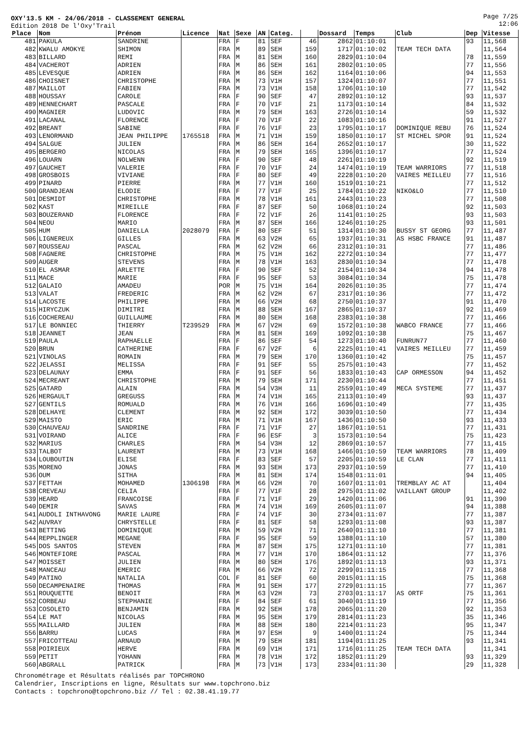OXY'13.5 KM - 24/06/2018 - CLASSEMENT GENERAL
Edition 2018 De l'Oxy'Trail
Page 7/25
12:06
| Place | Nom | Prénom | Licence | Nat | Sexe | AN | Categ. | | Dossard | Temps | Club | Dep | Vitesse |
| --- | --- | --- | --- | --- | --- | --- | --- | --- | --- | --- | --- | --- | --- |
| 481 | PAKULA | SANDRINE | | FRA | F | 81 | SEF | 46 | 2862 | 01:10:01 | | 93 | 11,568 |
| 482 | KWALU AMOKYE | SHIMON | | FRA | M | 89 | SEH | 159 | 1717 | 01:10:02 | TEAM TECH DATA | | 11,564 |
| 483 | BILLARD | REMI | | FRA | M | 81 | SEH | 160 | 2829 | 01:10:04 | | 78 | 11,559 |
| 484 | VACHEROT | ADRIEN | | FRA | M | 86 | SEH | 161 | 2802 | 01:10:05 | | 77 | 11,556 |
| 485 | LEVESQUE | ADRIEN | | FRA | M | 86 | SEH | 162 | 1164 | 01:10:06 | | 94 | 11,553 |
| 486 | CHOISNET | CHRISTOPHE | | FRA | M | 73 | V1H | 157 | 1324 | 01:10:07 | | 77 | 11,551 |
| 487 | MAILLOT | FABIEN | | FRA | M | 73 | V1H | 158 | 1706 | 01:10:10 | | 77 | 11,542 |
| 488 | HOUSSAY | CAROLE | | FRA | F | 90 | SEF | 47 | 2892 | 01:10:12 | | 93 | 11,537 |
| 489 | HENNECHART | PASCALE | | FRA | F | 70 | V1F | 21 | 1173 | 01:10:14 | | 84 | 11,532 |
| 490 | MAGNIER | LUDOVIC | | FRA | M | 79 | SEH | 163 | 2726 | 01:10:14 | | 59 | 11,532 |
| 491 | LACANAL | FLORENCE | | FRA | F | 70 | V1F | 22 | 1083 | 01:10:16 | | 91 | 11,527 |
| 492 | BREANT | SABINE | | FRA | F | 76 | V1F | 23 | 1795 | 01:10:17 | DOMINIQUE REBU | 76 | 11,524 |
| 493 | LENORMAND | JEAN PHILIPPE | 1765518 | FRA | M | 71 | V1H | 159 | 1850 | 01:10:17 | ST MICHEL SPOR | 91 | 11,524 |
| 494 | SALGUE | JULIEN | | FRA | M | 86 | SEH | 164 | 2652 | 01:10:17 | | 30 | 11,522 |
| 495 | BERGERO | NICOLAS | | FRA | M | 79 | SEH | 165 | 1396 | 01:10:17 | | 77 | 11,524 |
| 496 | LOUARN | NOLWENN | | FRA | F | 90 | SEF | 48 | 2261 | 01:10:19 | | 92 | 11,519 |
| 497 | GAUCHET | VALERIE | | FRA | F | 70 | V1F | 24 | 1474 | 01:10:19 | TEAM WARRIORS | 77 | 11,518 |
| 498 | GROSBOIS | VIVIANE | | FRA | F | 80 | SEF | 49 | 2228 | 01:10:20 | VAIRES MEILLEU | 77 | 11,516 |
| 499 | PINARD | PIERRE | | FRA | M | 77 | V1H | 160 | 1519 | 01:10:21 | | 77 | 11,512 |
| 500 | GRANDJEAN | ELODIE | | FRA | F | 77 | V1F | 25 | 1784 | 01:10:22 | NIKO&LO | 77 | 11,510 |
| 501 | DESMIDT | CHRISTOPHE | | FRA | M | 78 | V1H | 161 | 2443 | 01:10:23 | | 77 | 11,508 |
| 502 | KAST | MIREILLE | | FRA | F | 87 | SEF | 50 | 1068 | 01:10:24 | | 92 | 11,503 |
| 503 | BOUZERAND | FLORENCE | | FRA | F | 72 | V1F | 26 | 1141 | 01:10:25 | | 93 | 11,503 |
| 504 | NEOU | MARIO | | FRA | M | 87 | SEH | 166 | 1246 | 01:10:25 | | 93 | 11,501 |
| 505 | HUM | DANIELLA | 2028079 | FRA | F | 80 | SEF | 51 | 1314 | 01:10:30 | BUSSY ST GEORG | 77 | 11,487 |
| 506 | LIGNEREUX | GILLES | | FRA | M | 63 | V2H | 65 | 1937 | 01:10:31 | AS HSBC FRANCE | 91 | 11,487 |
| 507 | ROUSSEAU | PASCAL | | FRA | M | 62 | V2H | 66 | 2312 | 01:10:31 | | 77 | 11,486 |
| 508 | FAGNERE | CHRISTOPHE | | FRA | M | 75 | V1H | 162 | 2272 | 01:10:34 | | 77 | 11,477 |
| 509 | AUGER | STEVENS | | FRA | M | 78 | V1H | 163 | 2830 | 01:10:34 | | 77 | 11,478 |
| 510 | EL ASMAR | ARLETTE | | FRA | F | 90 | SEF | 52 | 2154 | 01:10:34 | | 94 | 11,478 |
| 511 | MACE | MARIE | | FRA | F | 95 | SEF | 53 | 3084 | 01:10:34 | | 75 | 11,478 |
| 512 | GALAIO | AMADEU | | POR | M | 75 | V1H | 164 | 2026 | 01:10:35 | | 77 | 11,474 |
| 513 | VALAT | FREDERIC | | FRA | M | 62 | V2H | 67 | 2317 | 01:10:36 | | 77 | 11,472 |
| 514 | LACOSTE | PHILIPPE | | FRA | M | 66 | V2H | 68 | 2750 | 01:10:37 | | 91 | 11,470 |
| 515 | HIRYCZUK | DIMITRI | | FRA | M | 88 | SEH | 167 | 2865 | 01:10:37 | | 92 | 11,469 |
| 516 | COCHEREAU | GUILLAUME | | FRA | M | 80 | SEH | 168 | 2383 | 01:10:38 | | 77 | 11,466 |
| 517 | LE BONNIEC | THIERRY | T239529 | FRA | M | 67 | V2H | 69 | 1572 | 01:10:38 | WABCO FRANCE | 77 | 11,466 |
| 518 | JEANNET | JEAN | | FRA | M | 81 | SEH | 169 | 1092 | 01:10:38 | | 75 | 11,467 |
| 519 | PAULA | RAPHAELLE | | FRA | F | 86 | SEF | 54 | 1273 | 01:10:40 | FUNRUN77 | 77 | 11,460 |
| 520 | BRUN | CATHERINE | | FRA | F | 67 | V2F | 6 | 2225 | 01:10:41 | VAIRES MEILLEU | 77 | 11,459 |
| 521 | VINOLAS | ROMAIN | | FRA | M | 79 | SEH | 170 | 1360 | 01:10:42 | | 75 | 11,457 |
| 522 | JELASSI | MELISSA | | FRA | F | 91 | SEF | 55 | 2575 | 01:10:43 | | 77 | 11,452 |
| 523 | DELAUNAY | EMMA | | FRA | F | 91 | SEF | 56 | 1833 | 01:10:43 | CAP ORMESSON | 94 | 11,452 |
| 524 | MECREANT | CHRISTOPHE | | FRA | M | 79 | SEH | 171 | 2230 | 01:10:44 | | 77 | 11,451 |
| 525 | GATARD | ALAIN | | FRA | M | 54 | V3H | 11 | 2559 | 01:10:49 | MECA SYSTEME | 77 | 11,437 |
| 526 | HERGAULT | GREGUSS | | FRA | M | 74 | V1H | 165 | 2113 | 01:10:49 | | 93 | 11,437 |
| 527 | GENTILS | ROMUALD | | FRA | M | 76 | V1H | 166 | 1696 | 01:10:49 | | 77 | 11,435 |
| 528 | DELHAYE | CLEMENT | | FRA | M | 92 | SEH | 172 | 3039 | 01:10:50 | | 77 | 11,434 |
| 529 | MAISTO | ERIC | | FRA | M | 71 | V1H | 167 | 1436 | 01:10:50 | | 93 | 11,433 |
| 530 | CHAUVEAU | SANDRINE | | FRA | F | 71 | V1F | 27 | 1867 | 01:10:51 | | 77 | 11,431 |
| 531 | VOIRAND | ALICE | | FRA | F | 96 | ESF | 3 | 1573 | 01:10:54 | | 75 | 11,423 |
| 532 | MARIUS | CHARLES | | FRA | M | 54 | V3H | 12 | 2869 | 01:10:57 | | 77 | 11,415 |
| 533 | TALBOT | LAURENT | | FRA | M | 73 | V1H | 168 | 1466 | 01:10:59 | TEAM WARRIORS | 78 | 11,409 |
| 534 | LOUBOUTIN | ELISE | | FRA | F | 83 | SEF | 57 | 2205 | 01:10:59 | LE CLAN | 77 | 11,411 |
| 535 | MORENO | JONAS | | FRA | M | 93 | SEH | 173 | 2937 | 01:10:59 | | 77 | 11,410 |
| 536 | OUM | SITHA | | FRA | M | 81 | SEH | 174 | 1548 | 01:11:01 | | 94 | 11,405 |
| 537 | FETTAH | MOHAMED | 1306198 | FRA | M | 66 | V2H | 70 | 1607 | 01:11:01 | TREMBLAY AC AT | | 11,404 |
| 538 | CREVEAU | CELIA | | FRA | F | 77 | V1F | 28 | 2975 | 01:11:02 | VAILLANT GROUP | | 11,402 |
| 539 | HEARD | FRANCOISE | | FRA | F | 71 | V1F | 29 | 1420 | 01:11:06 | | 91 | 11,390 |
| 540 | DEMIR | SAVAS | | FRA | M | 74 | V1H | 169 | 2605 | 01:11:07 | | 94 | 11,388 |
| 541 | AUDOLI INTHAVONG | MARIE LAURE | | FRA | F | 74 | V1F | 30 | 2734 | 01:11:07 | | 77 | 11,387 |
| 542 | AUVRAY | CHRYSTELLE | | FRA | F | 81 | SEF | 58 | 1293 | 01:11:08 | | 93 | 11,387 |
| 543 | BETTING | DOMINIQUE | | FRA | M | 59 | V2H | 71 | 2640 | 01:11:10 | | 77 | 11,381 |
| 544 | REPPLINGER | MEGANE | | FRA | F | 95 | SEF | 59 | 1388 | 01:11:10 | | 57 | 11,380 |
| 545 | DOS SANTOS | STEVEN | | FRA | M | 87 | SEH | 175 | 1271 | 01:11:10 | | 77 | 11,381 |
| 546 | MONTEFIORE | PASCAL | | FRA | M | 77 | V1H | 170 | 1864 | 01:11:12 | | 77 | 11,376 |
| 547 | MOISSET | JULIEN | | FRA | M | 80 | SEH | 176 | 1892 | 01:11:13 | | 93 | 11,371 |
| 548 | MANCEAU | EMERIC | | FRA | M | 66 | V2H | 72 | 2299 | 01:11:15 | | 77 | 11,368 |
| 549 | PATINO | NATALIA | | COL | F | 81 | SEF | 60 | 2015 | 01:11:15 | | 75 | 11,368 |
| 550 | DECAMPENAIRE | THOMAS | | FRA | M | 91 | SEH | 177 | 2729 | 01:11:15 | | 77 | 11,367 |
| 551 | ROUQUETTE | BENOIT | | FRA | M | 63 | V2H | 73 | 2703 | 01:11:17 | AS ORTF | 75 | 11,361 |
| 552 | CORBEAU | STEPHANIE | | FRA | F | 84 | SEF | 61 | 3040 | 01:11:19 | | 77 | 11,356 |
| 553 | COSOLETO | BENJAMIN | | FRA | M | 92 | SEH | 178 | 2065 | 01:11:20 | | 92 | 11,353 |
| 554 | LE MAT | NICOLAS | | FRA | M | 95 | SEH | 179 | 2814 | 01:11:23 | | 35 | 11,346 |
| 555 | MAILLARD | JULIEN | | FRA | M | 88 | SEH | 180 | 2214 | 01:11:23 | | 95 | 11,347 |
| 556 | BARRU | LUCAS | | FRA | M | 97 | ESH | 9 | 1400 | 01:11:24 | | 75 | 11,344 |
| 557 | FRICOTTEAU | ARNAUD | | FRA | M | 79 | SEH | 181 | 1194 | 01:11:25 | | 93 | 11,341 |
| 558 | POIRIEUX | HERVE | | FRA | M | 69 | V1H | 171 | 1716 | 01:11:25 | TEAM TECH DATA | | 11,341 |
| 559 | PETIT | YOHANN | | FRA | M | 78 | V1H | 172 | 1852 | 01:11:29 | | 93 | 11,329 |
| 560 | ABGRALL | PATRICK | | FRA | M | 73 | V1H | 173 | 2334 | 01:11:30 | | 29 | 11,328 |
Chronométrage et Résultats réalisés par TOPCHRONO
Calendrier, Inscriptions en ligne, Résultats sur www.topchrono.biz
Contacts : topchrono@topchrono.biz // Tel : 02.38.41.19.77